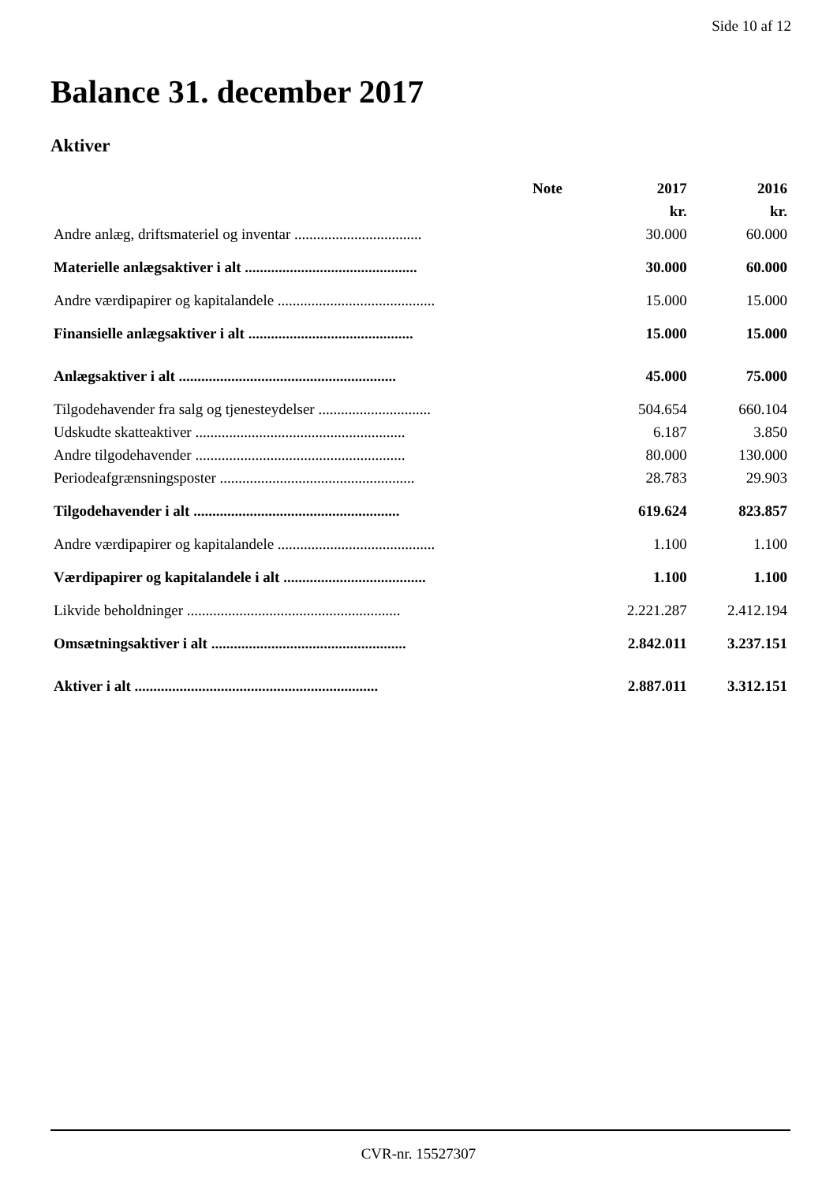Side 10 af 12
Balance 31. december 2017
Aktiver
| | Note | 2017 | 2016 |
| --- | --- | --- | --- |
| | | kr. | kr. |
| Andre anlæg, driftsmateriel og inventar .................................. | | 30.000 | 60.000 |
| Materielle anlægsaktiver i alt .............................................. | | 30.000 | 60.000 |
| Andre værdipapirer og kapitalandele .......................................... | | 15.000 | 15.000 |
| Finansielle anlægsaktiver i alt ............................................ | | 15.000 | 15.000 |
| Anlægsaktiver i alt .......................................................... | | 45.000 | 75.000 |
| Tilgodehavender fra salg og tjenesteydelser .............................. | | 504.654 | 660.104 |
| Udskudte skatteaktiver ........................................................ | | 6.187 | 3.850 |
| Andre tilgodehavender ........................................................ | | 80.000 | 130.000 |
| Periodeafgrænsningsposter .................................................... | | 28.783 | 29.903 |
| Tilgodehavender i alt ....................................................... | | 619.624 | 823.857 |
| Andre værdipapirer og kapitalandele .......................................... | | 1.100 | 1.100 |
| Værdipapirer og kapitalandele i alt ...................................... | | 1.100 | 1.100 |
| Likvide beholdninger ......................................................... | | 2.221.287 | 2.412.194 |
| Omsætningsaktiver i alt .................................................... | | 2.842.011 | 3.237.151 |
| Aktiver i alt ................................................................. | | 2.887.011 | 3.312.151 |
CVR-nr. 15527307